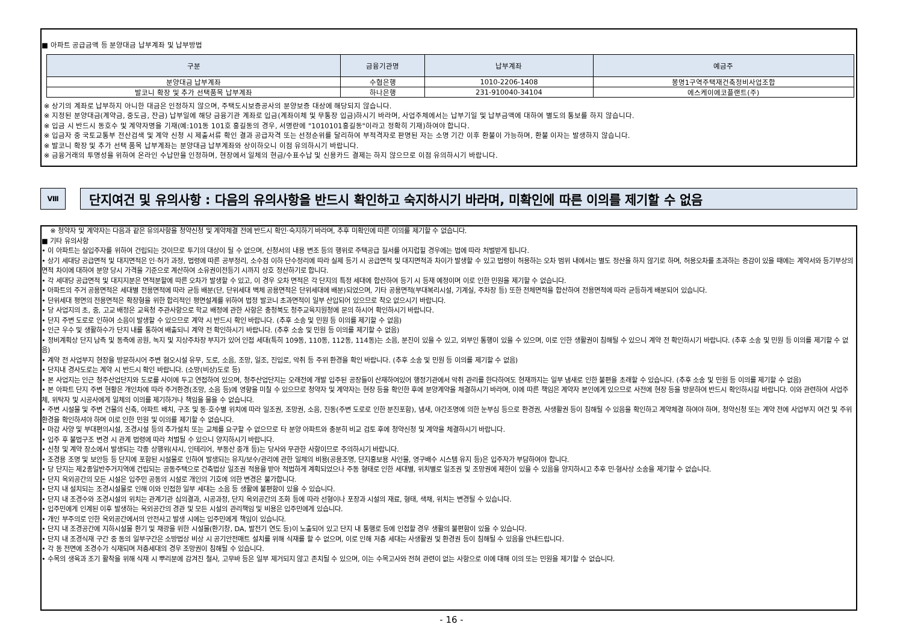■ 아파트 공급금액 등 분양대금 납부계좌 및 납부방법
| 구분 | 금융기관명 | 납부계좌 | 예금주 |
| --- | --- | --- | --- |
| 분양대금 납부계좌 | 수협은행 | 1010-2206-1408 | 봉명1구역주택재건축정비사업조합 |
| 발코니 확장 및 추가 선택품목 납부계좌 | 하나은행 | 231-910040-34104 | 에스케이에코플랜트(주) |
※ 상기의 계좌로 납부하지 아니한 대금은 인정하지 않으며, 주택도시보증공사의 분양보증 대상에 해당되지 않습니다.
※ 지정된 분양대금(계약금, 중도금, 잔금) 납부일에 해당 금융기관 계좌로 입금(계좌이체 및 무통장 입금)하시기 바라며, 사업주체에서는 납부기일 및 납부금액에 대하여 별도의 통보를 하지 않습니다.
※ 입금 시 반드시 동호수 및 계약자명을 기재(예:101동 101호 홍길동의 경우, 서명란에 "1010101홍길동"이라고 정확히 기재)하여야 합니다.
※ 입금자 중 국토교통부 전산검색 및 계약 신청 시 제출서류 확인 결과 공급자격 또는 선정순위를 달리하여 부적격자로 판명된 자는 소명 기간 이후 환불이 가능하며, 환불 이자는 발생하지 않습니다.
※ 발코니 확장 및 추가 선택 품목 납부계좌는 분양대금 납부계좌와 상이하오니 이점 유의하시기 바랍니다.
※ 금융거래의 투명성을 위하여 온라인 수납만을 인정하며, 현장에서 일체의 현금/수표수납 및 신용카드 결제는 하지 않으므로 이점 유의하시기 바랍니다.
Ⅷ
단지여건 및 유의사항 : 다음의 유의사항을 반드시 확인하고 숙지하시기 바라며, 미확인에 따른 이의를 제기할 수 없음
※ 청약자 및 계약자는 다음과 같은 유의사항을 청약신청 및 계약체결 전에 반드시 확인·숙지하기 바라며, 추후 미확인에 따른 이의를 제기할 수 없습니다.
■ 기타 유의사항
• 이 아파트는 실입주자를 위하여 건립되는 것이므로 투기의 대상이 될 수 없으며, 신청서의 내용 변조 등의 행위로 주택공급 질서를 어지럽힐 경우에는 법에 따라 처벌받게 됩니다.
• 상기 세대당 공급면적 및 대지면적은 인·허가 과정, 법령에 따른 공부정리, 소수점 이하 단수정리에 따라 실제 등기 시 공급면적 및 대지면적과 차이가 발생할 수 있고 법령이 허용하는 오차 범위 내에서는 별도 정산을 하지 않기로 하며, 허용오차를 초과하는 증감이 있을 때에는 계약서와 등기부상의 면적 차이에 대하여 분양 당시 가격을 기준으로 계산하여 소유권이전등기 시까지 상호 정산하기로 합니다.
• 각 세대당 공급면적 및 대지지분은 면적분할에 따른 오차가 발생할 수 있고, 이 경우 오차 면적은 각 단지의 특정 세대에 합산하여 등기 시 등재 예정이며 이로 인한 민원을 제기할 수 없습니다.
• 아파트의 주거 공용면적은 세대별 전용면적에 따라 균등 배분(단, 단위세대 벽체 공용면적은 단위세대에 배분)되었으며, 기타 공용면적(부대복리시설, 기계실, 주차장 등) 또한 전체면적을 합산하여 전용면적에 따라 균등하게 배분되어 있습니다.
• 단위세대 평면의 전용면적은 확장형을 위한 합리적인 평면설계를 위하여 법정 발코니 초과면적이 일부 산입되어 있으므로 착오 없으시기 바랍니다.
• 당 사업지의 초, 중, 고교 배정은 교육청 주관사항으로 학교 배정에 관한 사항은 충청북도 청주교육지원청에 문의 하시어 확인하시기 바랍니다.
• 단지 주변 도로로 인하여 소음이 발생할 수 있으므로 계약 시 반드시 확인 바랍니다. (추후 소송 및 민원 등 이의를 제기할 수 없음)
• 인근 우수 및 생활하수가 단지 내를 통하여 배출되니 계약 전 확인하시기 바랍니다. (추후 소송 및 민원 등 이의를 제기할 수 없음)
• 정비계획상 단지 남측 및 동측에 공원, 녹지 및 지상주차장 부지가 있어 인접 세대(특히 109동, 110동, 112동, 114동)는 소음, 분진이 있을 수 있고, 외부인 통행이 있을 수 있으며, 이로 인한 생활권이 침해될 수 있으니 계약 전 확인하시기 바랍니다. (추후 소송 및 민원 등 이의를 제기할 수 없음)
• 계약 전 사업부지 현장을 방문하시어 주변 혐오시설 유무, 도로, 소음, 조망, 일조, 진입로, 악취 등 주위 환경을 확인 바랍니다. (추후 소송 및 민원 등 이의를 제기할 수 없음)
• 단지내 경사도로는 계약 시 반드시 확인 바랍니다. (소방(비상)도로 등)
• 본 사업지는 인근 청주산업단지와 도로를 사이에 두고 연접하여 있으며, 청주산업단지는 오래전에 개발 입주된 공장들이 산재하여있어 행정기관에서 악취 관리를 한다하여도 현재까지는 일부 냄새로 인한 불편을 초래할 수 있습니다. (추후 소송 및 민원 등 이의를 제기할 수 없음)
• 본 아파트 단지 주변 현황은 개인차에 따라 주거환경(조망, 소음 등)에 영향을 미칠 수 있으므로 청약자 및 계약자는 현장 등을 확인한 후에 분양계약을 체결하시기 바라며, 이에 따른 책임은 계약자 본인에게 있으므로 사전에 현장 등을 방문하여 반드시 확인하시길 바랍니다. 이와 관련하여 사업주체, 위탁자 및 시공사에게 일체의 이의를 제기하거나 책임을 물을 수 없습니다.
• 주변 시설물 및 주변 건물의 신축, 아파트 배치, 구조 및 동·호수별 위치에 따라 일조권, 조망권, 소음, 진동(주변 도로로 인한 분진포함), 냄새, 야간조명에 의한 눈부심 등으로 환경권, 사생활권 등이 침해될 수 있음을 확인하고 계약체결 하여야 하며, 청약신청 또는 계약 전에 사업부지 여건 및 주위 환경을 확인하셔야 하며 이로 인한 민원 및 이의를 제기할 수 없습니다.
• 마감 사양 및 부대편의시설, 조경시설 등의 추가설치 또는 교체를 요구할 수 없으므로 타 분양 아파트와 충분히 비교 검토 후에 청약신청 및 계약을 체결하시기 바랍니다.
• 입주 후 불법구조 변경 시 관계 법령에 따라 처벌될 수 있으니 양지하시기 바랍니다.
• 신청 및 계약 장소에서 발생되는 각종 상행위(샤시, 인테리어, 부동산 중개 등)는 당사와 무관한 사항이므로 주의하시기 바랍니다.
• 조경용 조명 및 보안등 등 단지에 포함된 시설물로 인하여 발생되는 유지/보수/관리에 관한 일체의 비용(공용조명, 단지홍보용 사인물, 영구배수 시스템 유지 등)은 입주자가 부담하여야 합니다.
• 당 단지는 제2종일반주거지역에 건립되는 공동주택으로 건축법상 일조권 적용을 받아 적법하게 계획되었으나 주동 형태로 인한 세대별, 위치별로 일조권 및 조망권에 제한이 있을 수 있음을 양지하시고 추후 민·형사상 소송을 제기할 수 없습니다.
• 단지 옥외공간의 모든 시설은 입주민 공동의 시설로 개인의 기호에 의한 변경은 불가합니다.
• 단지 내 설치되는 조경시설물로 인해 이와 인접한 일부 세대는 소음 등 생활에 불편함이 있을 수 있습니다.
• 단지 내 조경수와 조경시설의 위치는 관계기관 심의결과, 시공과정, 단지 옥외공간의 조화 등에 따라 선형이나 포장과 시설의 재료, 형태, 색채, 위치는 변경될 수 있습니다.
• 입주민에게 인계된 이후 발생하는 옥외공간의 경관 및 모든 시설의 관리책임 및 비용은 입주민에게 있습니다.
• 개인 부주의로 인한 옥외공간에서의 안전사고 발생 시에는 입주민에게 책임이 있습니다.
• 단지 내 조경공간에 지하시설물 환기 및 채광을 위한 시설물(환기창, DA, 발전기 연도 등)이 노출되어 있고 단지 내 통행로 등에 인접할 경우 생활의 불편함이 있을 수 있습니다.
• 단지 내 조경식재 구간 중 동의 일부구간은 소방법상 비상 시 공기안전매트 설치를 위해 식재를 할 수 없으며, 이로 인해 저층 세대는 사생활권 및 환경권 등이 침해될 수 있음을 안내드립니다.
• 각 동 전면에 조경수가 식재되며 저층세대의 경우 조망권이 침해될 수 있습니다.
• 수목의 생육과 조기 활착을 위해 식재 시 뿌리분에 감겨진 철사, 고무바 등은 일부 제거되지 않고 존치될 수 있으며, 이는 수목고사와 전혀 관련이 없는 사항으로 이에 대해 이의 또는 민원을 제기할 수 없습니다.
- 16 -